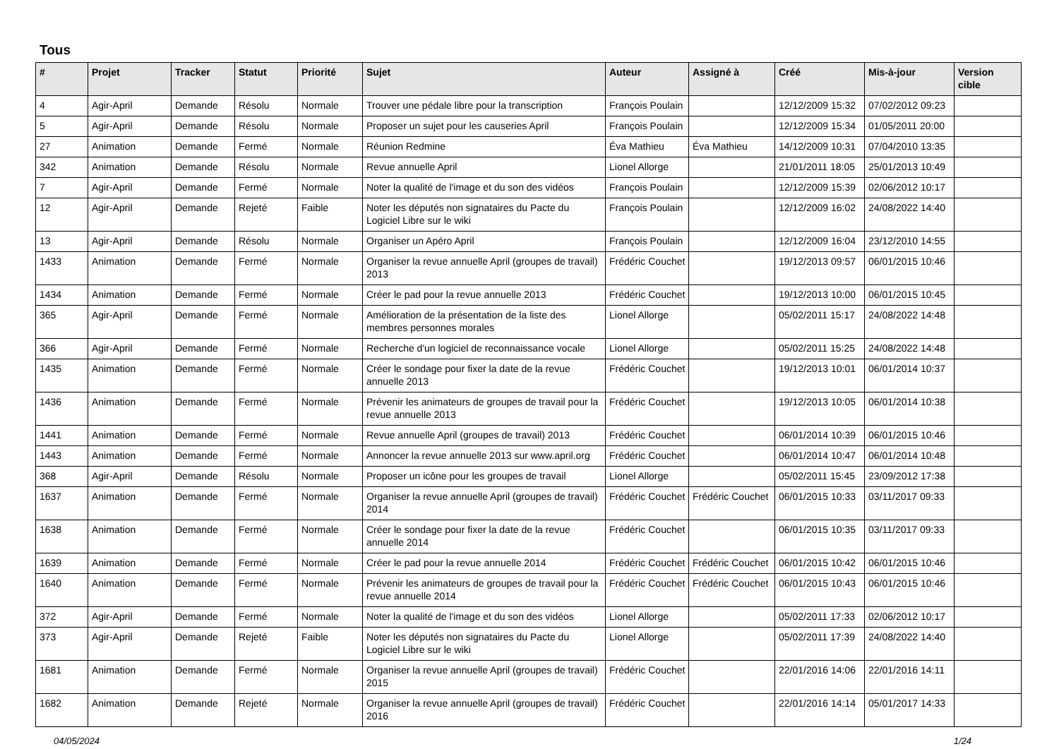Tous
| # | Projet | Tracker | Statut | Priorité | Sujet | Auteur | Assigné à | Créé | Mis-à-jour | Version cible |
| --- | --- | --- | --- | --- | --- | --- | --- | --- | --- | --- |
| 4 | Agir-April | Demande | Résolu | Normale | Trouver une pédale libre pour la transcription | François Poulain | | 12/12/2009 15:32 | 07/02/2012 09:23 | |
| 5 | Agir-April | Demande | Résolu | Normale | Proposer un sujet pour les causeries April | François Poulain | | 12/12/2009 15:34 | 01/05/2011 20:00 | |
| 27 | Animation | Demande | Fermé | Normale | Réunion Redmine | Éva Mathieu | Éva Mathieu | 14/12/2009 10:31 | 07/04/2010 13:35 | |
| 342 | Animation | Demande | Résolu | Normale | Revue annuelle April | Lionel Allorge | | 21/01/2011 18:05 | 25/01/2013 10:49 | |
| 7 | Agir-April | Demande | Fermé | Normale | Noter la qualité de l'image et du son des vidéos | François Poulain | | 12/12/2009 15:39 | 02/06/2012 10:17 | |
| 12 | Agir-April | Demande | Rejeté | Faible | Noter les députés non signataires du Pacte du Logiciel Libre sur le wiki | François Poulain | | 12/12/2009 16:02 | 24/08/2022 14:40 | |
| 13 | Agir-April | Demande | Résolu | Normale | Organiser un Apéro April | François Poulain | | 12/12/2009 16:04 | 23/12/2010 14:55 | |
| 1433 | Animation | Demande | Fermé | Normale | Organiser la revue annuelle April (groupes de travail) 2013 | Frédéric Couchet | | 19/12/2013 09:57 | 06/01/2015 10:46 | |
| 1434 | Animation | Demande | Fermé | Normale | Créer le pad pour la revue annuelle 2013 | Frédéric Couchet | | 19/12/2013 10:00 | 06/01/2015 10:45 | |
| 365 | Agir-April | Demande | Fermé | Normale | Amélioration de la présentation de la liste des membres personnes morales | Lionel Allorge | | 05/02/2011 15:17 | 24/08/2022 14:48 | |
| 366 | Agir-April | Demande | Fermé | Normale | Recherche d'un logiciel de reconnaissance vocale | Lionel Allorge | | 05/02/2011 15:25 | 24/08/2022 14:48 | |
| 1435 | Animation | Demande | Fermé | Normale | Créer le sondage pour fixer la date de la revue annuelle 2013 | Frédéric Couchet | | 19/12/2013 10:01 | 06/01/2014 10:37 | |
| 1436 | Animation | Demande | Fermé | Normale | Prévenir les animateurs de groupes de travail pour la revue annuelle 2013 | Frédéric Couchet | | 19/12/2013 10:05 | 06/01/2014 10:38 | |
| 1441 | Animation | Demande | Fermé | Normale | Revue annuelle April (groupes de travail) 2013 | Frédéric Couchet | | 06/01/2014 10:39 | 06/01/2015 10:46 | |
| 1443 | Animation | Demande | Fermé | Normale | Annoncer la revue annuelle 2013 sur www.april.org | Frédéric Couchet | | 06/01/2014 10:47 | 06/01/2014 10:48 | |
| 368 | Agir-April | Demande | Résolu | Normale | Proposer un icône pour les groupes de travail | Lionel Allorge | | 05/02/2011 15:45 | 23/09/2012 17:38 | |
| 1637 | Animation | Demande | Fermé | Normale | Organiser la revue annuelle April (groupes de travail) 2014 | Frédéric Couchet | Frédéric Couchet | 06/01/2015 10:33 | 03/11/2017 09:33 | |
| 1638 | Animation | Demande | Fermé | Normale | Créer le sondage pour fixer la date de la revue annuelle 2014 | Frédéric Couchet | | 06/01/2015 10:35 | 03/11/2017 09:33 | |
| 1639 | Animation | Demande | Fermé | Normale | Créer le pad pour la revue annuelle 2014 | Frédéric Couchet | Frédéric Couchet | 06/01/2015 10:42 | 06/01/2015 10:46 | |
| 1640 | Animation | Demande | Fermé | Normale | Prévenir les animateurs de groupes de travail pour la revue annuelle 2014 | Frédéric Couchet | Frédéric Couchet | 06/01/2015 10:43 | 06/01/2015 10:46 | |
| 372 | Agir-April | Demande | Fermé | Normale | Noter la qualité de l'image et du son des vidéos | Lionel Allorge | | 05/02/2011 17:33 | 02/06/2012 10:17 | |
| 373 | Agir-April | Demande | Rejeté | Faible | Noter les députés non signataires du Pacte du Logiciel Libre sur le wiki | Lionel Allorge | | 05/02/2011 17:39 | 24/08/2022 14:40 | |
| 1681 | Animation | Demande | Fermé | Normale | Organiser la revue annuelle April (groupes de travail) 2015 | Frédéric Couchet | | 22/01/2016 14:06 | 22/01/2016 14:11 | |
| 1682 | Animation | Demande | Rejeté | Normale | Organiser la revue annuelle April (groupes de travail) 2016 | Frédéric Couchet | | 22/01/2016 14:14 | 05/01/2017 14:33 | |
04/05/2024 1/24